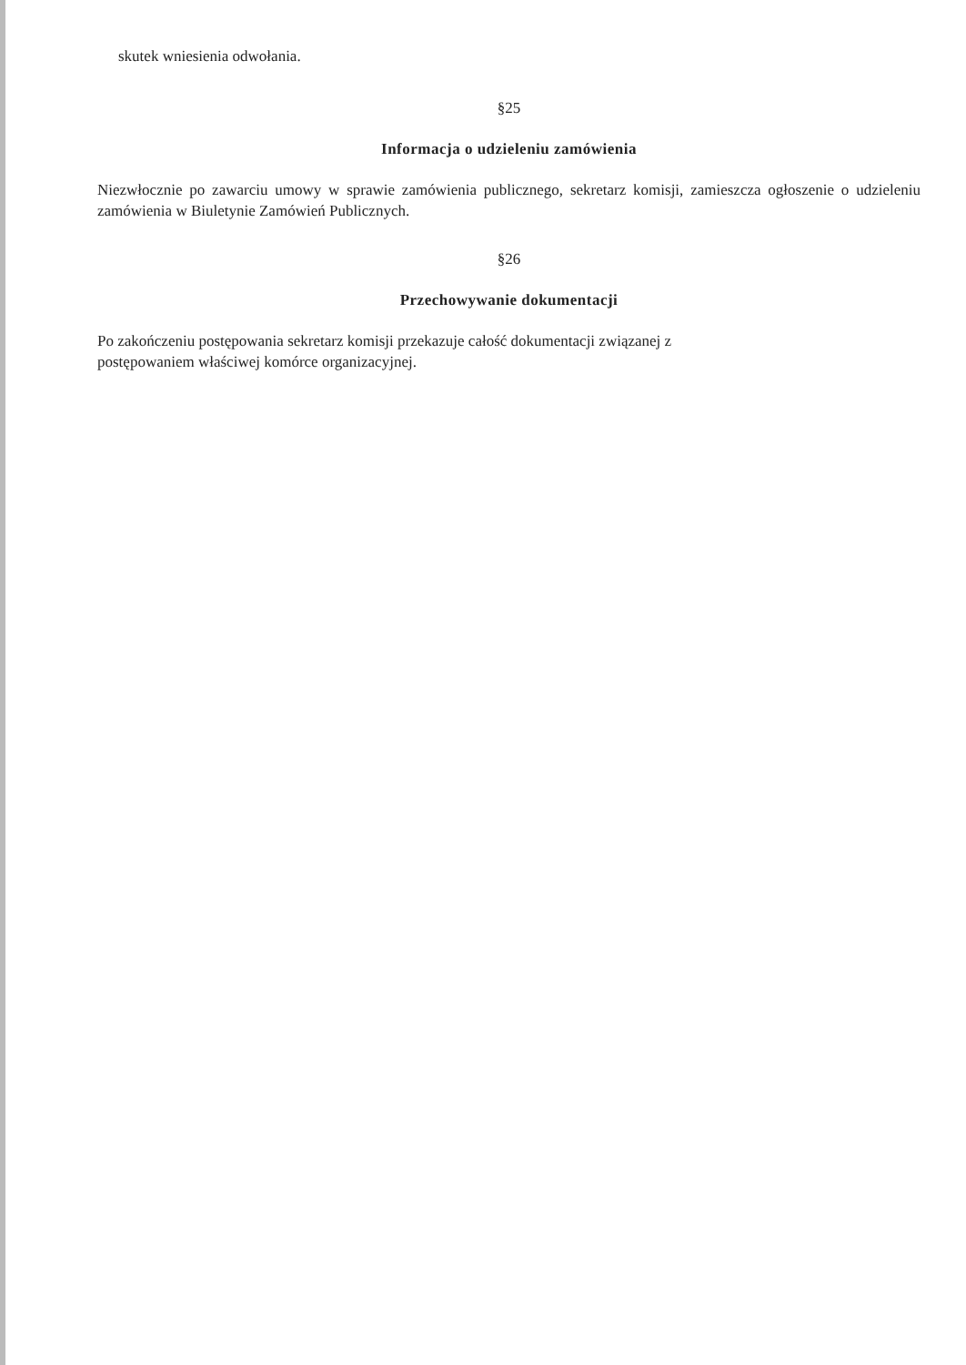skutek wniesienia odwołania.
§25
Informacja o udzieleniu zamówienia
Niezwłocznie po zawarciu umowy w sprawie zamówienia publicznego, sekretarz komisji, zamieszcza ogłoszenie o udzieleniu zamówienia w Biuletynie Zamówień Publicznych.
§26
Przechowywanie dokumentacji
Po zakończeniu postępowania sekretarz komisji przekazuje całość dokumentacji związanej z
postępowaniem właściwej komórce organizacyjnej.